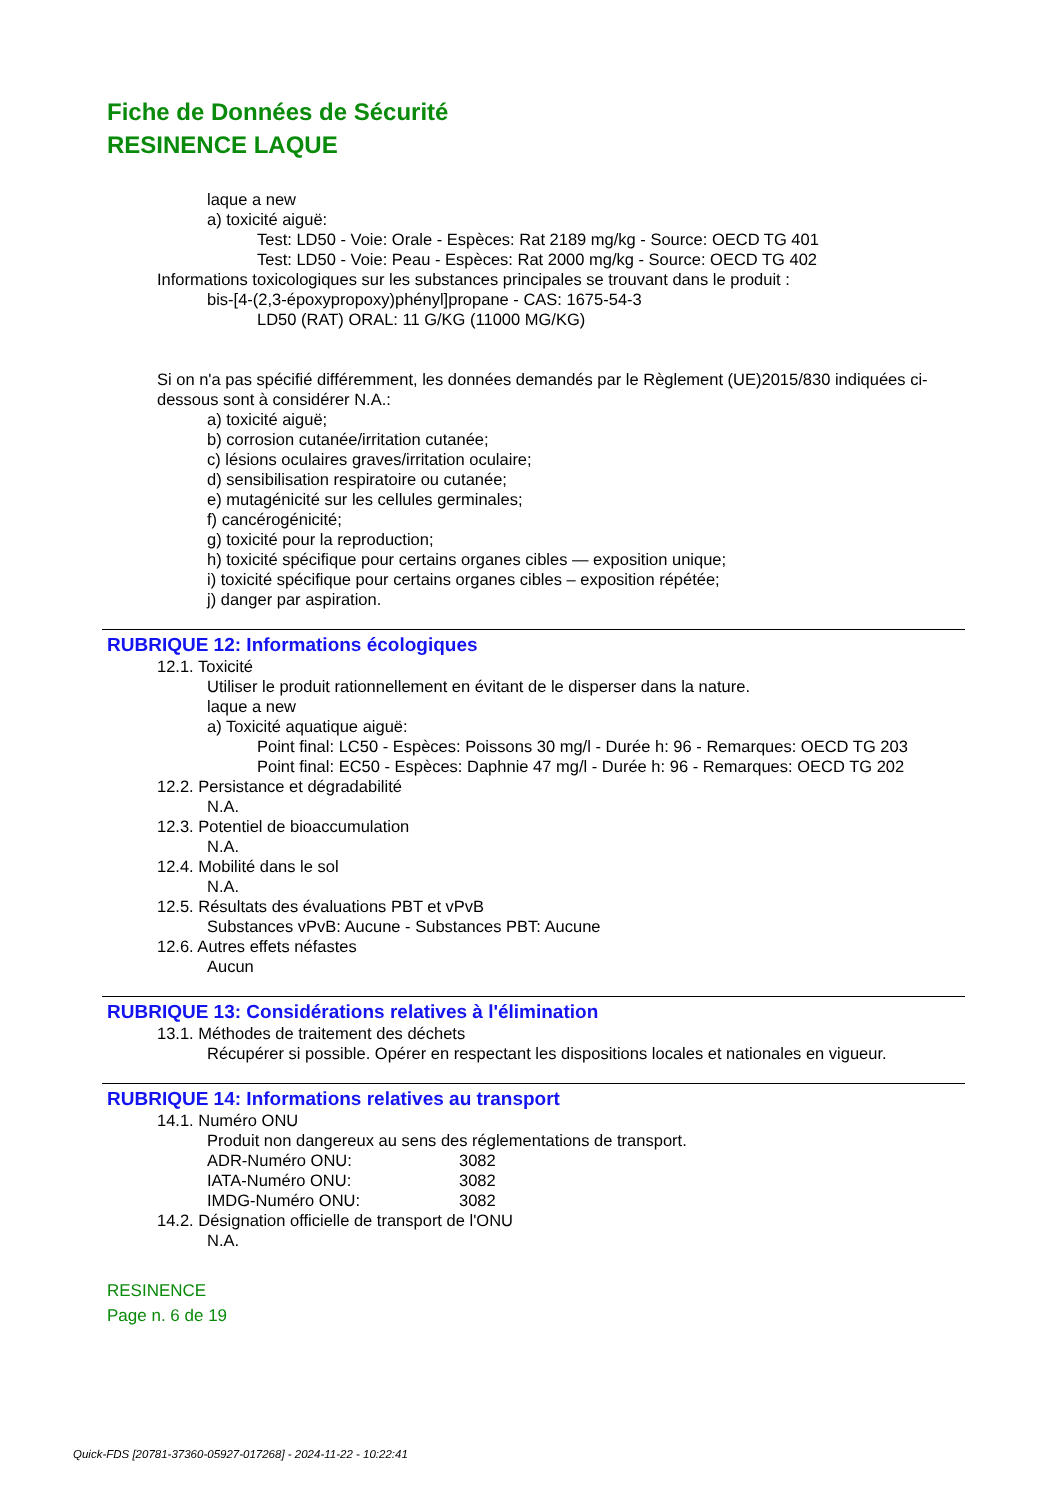Fiche de Données de Sécurité
RESINENCE LAQUE
laque a new
a) toxicité aiguë:
Test: LD50 - Voie: Orale - Espèces: Rat 2189 mg/kg - Source: OECD TG 401
Test: LD50 - Voie: Peau - Espèces: Rat 2000 mg/kg - Source: OECD TG 402
Informations toxicologiques sur les substances principales se trouvant dans le produit :
bis-[4-(2,3-époxypropoxy)phényl]propane - CAS: 1675-54-3
LD50 (RAT) ORAL: 11 G/KG (11000 MG/KG)
Si on n'a pas spécifié différemment, les données demandés par le Règlement (UE)2015/830 indiquées ci-dessous sont à considérer N.A.:
a) toxicité aiguë;
b) corrosion cutanée/irritation cutanée;
c) lésions oculaires graves/irritation oculaire;
d) sensibilisation respiratoire ou cutanée;
e) mutagénicité sur les cellules germinales;
f) cancérogénicité;
g) toxicité pour la reproduction;
h) toxicité spécifique pour certains organes cibles — exposition unique;
i) toxicité spécifique pour certains organes cibles – exposition répétée;
j) danger par aspiration.
RUBRIQUE 12: Informations écologiques
12.1. Toxicité
Utiliser le produit rationnellement en évitant de le disperser dans la nature.
laque a new
a) Toxicité aquatique aiguë:
Point final: LC50 - Espèces: Poissons 30 mg/l - Durée h: 96 - Remarques: OECD TG 203
Point final: EC50 - Espèces: Daphnie 47 mg/l - Durée h: 96 - Remarques: OECD TG 202
12.2. Persistance et dégradabilité
N.A.
12.3. Potentiel de bioaccumulation
N.A.
12.4. Mobilité dans le sol
N.A.
12.5. Résultats des évaluations PBT et vPvB
Substances vPvB: Aucune - Substances PBT: Aucune
12.6. Autres effets néfastes
Aucun
RUBRIQUE 13: Considérations relatives à l'élimination
13.1. Méthodes de traitement des déchets
Récupérer si possible. Opérer en respectant les dispositions locales et nationales en vigueur.
RUBRIQUE 14: Informations relatives au transport
14.1. Numéro ONU
Produit non dangereux au sens des réglementations de transport.
ADR-Numéro ONU: 3082
IATA-Numéro ONU: 3082
IMDG-Numéro ONU: 3082
14.2. Désignation officielle de transport de l'ONU
N.A.
RESINENCE
Page n. 6 de 19
Quick-FDS [20781-37360-05927-017268] - 2024-11-22 - 10:22:41